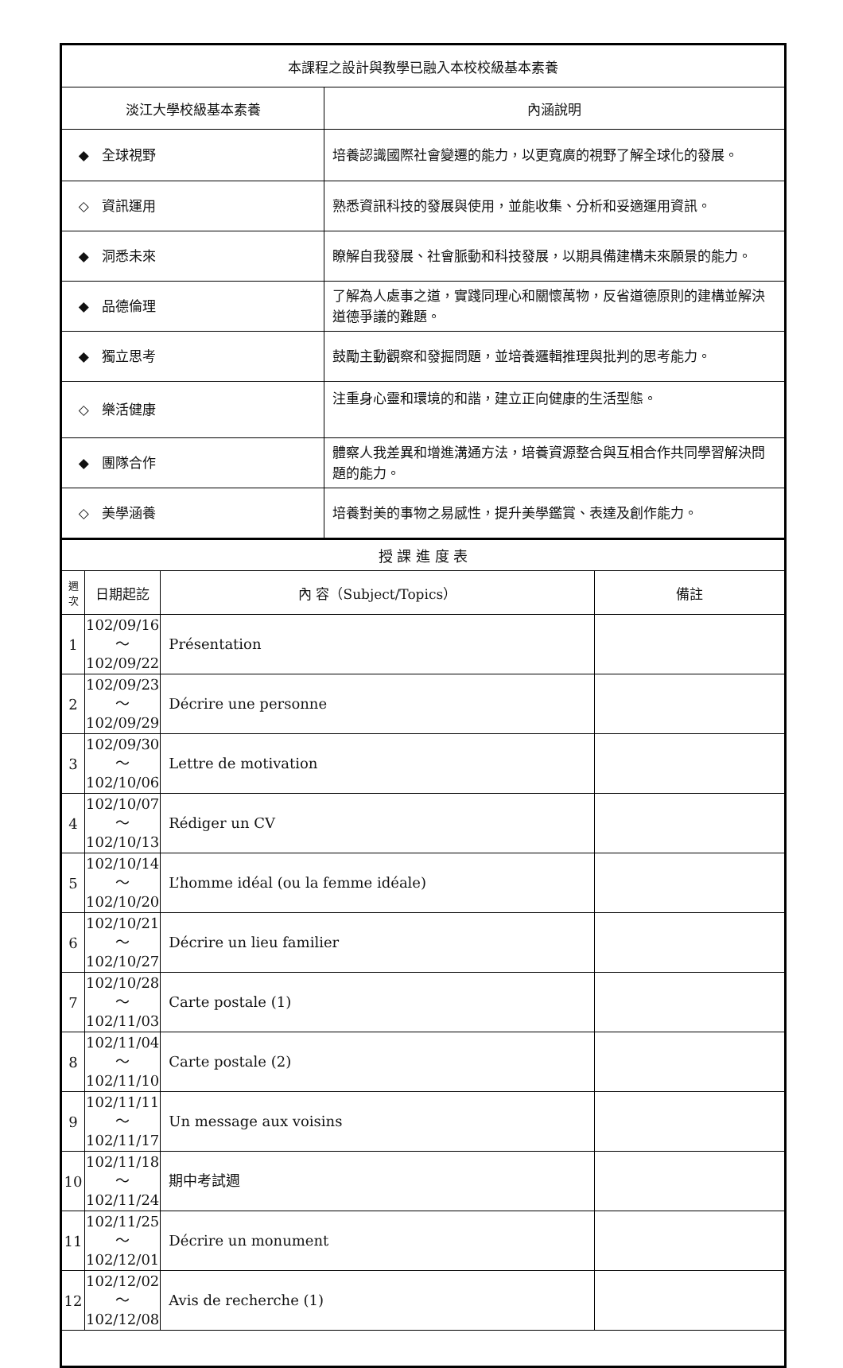| 本課程之設計與教學已融入本校校級基本素養 | |
| --- | --- |
| 淡江大學校級基本素養 | 內涵說明 |
| ◆ 全球視野 | 培養認識國際社會變遷的能力，以更寬廣的視野了解全球化的發展。 |
| ◇ 資訊運用 | 熟悉資訊科技的發展與使用，並能收集、分析和妥適運用資訊。 |
| ◆ 洞悉未來 | 瞭解自我發展、社會脈動和科技發展，以期具備建構未來願景的能力。 |
| ◆ 品德倫理 | 了解為人處事之道，實踐同理心和關懷萬物，反省道德原則的建構並解決道德爭議的難題。 |
| ◆ 獨立思考 | 鼓勵主動觀察和發掘問題，並培養邏輯推理與批判的思考能力。 |
| ◇ 樂活健康 | 注重身心靈和環境的和諧，建立正向健康的生活型態。 |
| ◆ 團隊合作 | 體察人我差異和增進溝通方法，培養資源整合與互相合作共同學習解決問題的能力。 |
| ◇ 美學涵養 | 培養對美的事物之易感性，提升美學鑑賞、表達及創作能力。 |
| 授 課 進 度 表 | | | |
| --- | --- | --- | --- |
| 週 次 | 日期起訖 | 內 容（Subject/Topics） | 備註 |
| 1 | 102/09/16～ 102/09/22 | Présentation | |
| 2 | 102/09/23～ 102/09/29 | Décrire une personne | |
| 3 | 102/09/30～ 102/10/06 | Lettre de motivation | |
| 4 | 102/10/07～ 102/10/13 | Rédiger un CV | |
| 5 | 102/10/14～ 102/10/20 | L’homme idéal (ou la femme idéale) | |
| 6 | 102/10/21～ 102/10/27 | Décrire un lieu familier | |
| 7 | 102/10/28～ 102/11/03 | Carte postale (1) | |
| 8 | 102/11/04～ 102/11/10 | Carte postale (2) | |
| 9 | 102/11/11～ 102/11/17 | Un message aux voisins | |
| 10 | 102/11/18～ 102/11/24 | 期中考試週 | |
| 11 | 102/11/25～ 102/12/01 | Décrire un monument | |
| 12 | 102/12/02～ 102/12/08 | Avis de recherche (1) | |